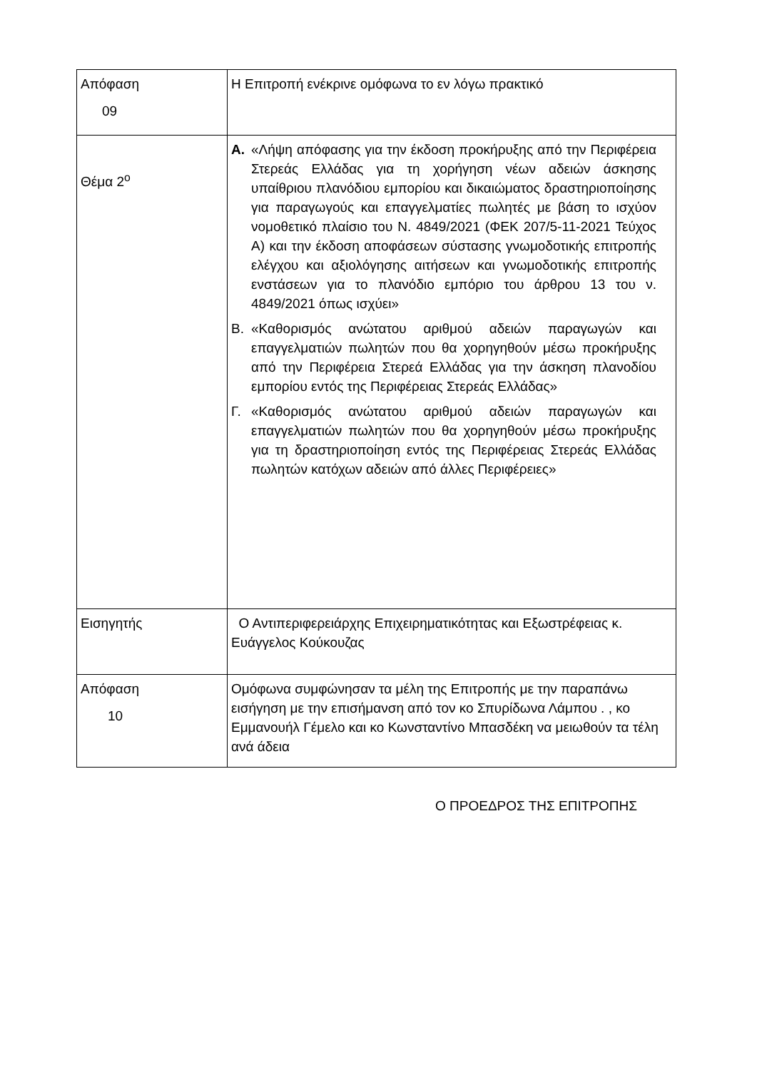| Απόφαση 09 | Η Επιτροπή ενέκρινε ομόφωνα το εν λόγω πρακτικό |
| Θέμα 2<sup>ο</sup> | Α. «Λήψη απόφασης για την έκδοση προκήρυξης από την Περιφέρεια Στερεάς Ελλάδας για τη χορήγηση νέων αδειών άσκησης υπαίθριου πλανόδιου εμπορίου και δικαιώματος δραστηριοποίησης για παραγωγούς και επαγγελματίες πωλητές με βάση το ισχύον νομοθετικό πλαίσιο του Ν. 4849/2021 (ΦΕΚ 207/5-11-2021 Τεύχος Α) και την έκδοση αποφάσεων σύστασης γνωμοδοτικής επιτροπής ελέγχου και αξιολόγησης αιτήσεων και γνωμοδοτικής επιτροπής ενστάσεων για το πλανόδιο εμπόριο του άρθρου 13 του ν. 4849/2021 όπως ισχύει» Β. «Καθορισμός ανώτατου αριθμού αδειών παραγωγών και επαγγελματιών πωλητών που θα χορηγηθούν μέσω προκήρυξης από την Περιφέρεια Στερεά Ελλάδας για την άσκηση πλανοδίου εμπορίου εντός της Περιφέρειας Στερεάς Ελλάδας» Γ. «Καθορισμός ανώτατου αριθμού αδειών παραγωγών και επαγγελματιών πωλητών που θα χορηγηθούν μέσω προκήρυξης για τη δραστηριοποίηση εντός της Περιφέρειας Στερεάς Ελλάδας πωλητών κατόχων αδειών από άλλες Περιφέρειες» |
| Εισηγητής | Ο Αντιπεριφερειάρχης Επιχειρηματικότητας και Εξωστρέφειας κ. Ευάγγελος Κούκουζας |
| Απόφαση 10 | Ομόφωνα συμφώνησαν τα μέλη της Επιτροπής με την παραπάνω εισήγηση με την επισήμανση από τον κο Σπυρίδωνα Λάμπου . , κο Εμμανουήλ Γέμελο και κο Κωνσταντίνο Μπασδέκη να μειωθούν τα τέλη ανά άδεια |
Ο ΠΡΟΕΔΡΟΣ ΤΗΣ ΕΠΙΤΡΟΠΗΣ